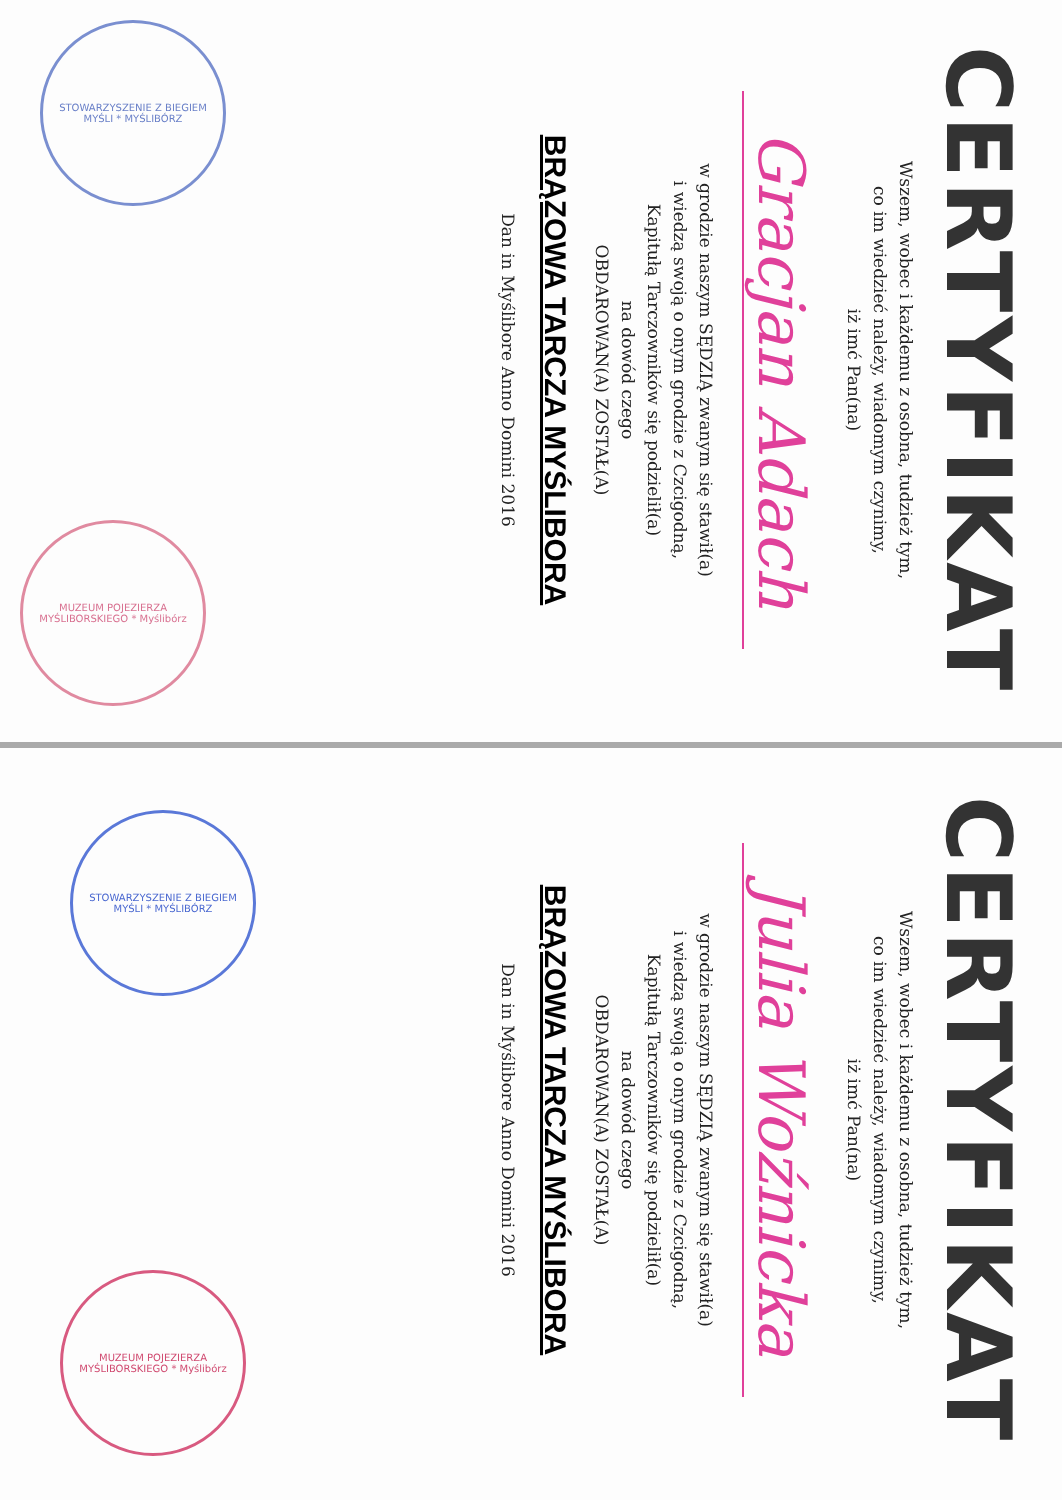CERTYFIKAT
Wszem, wobec i każdemu z osobna, tudzież tym,
co im wiedzieć należy, wiadomym czynimy,
iż imć Pan(na)
Gracjan Adach
w grodzie naszym SĘDZIĄ zwanym się stawił(a)
i wiedzą swoją o onym grodzie z Czcigodną,
Kapitułą Tarczowników się podzielił(a)
na dowód czego
OBDAROWAN(A) ZOSTAŁ(A)
BRĄZOWA TARCZA MYŚLIBORA
Dan in Myślibore Anno Domini 2016
STOWARZYSZENIE Z BIEGIEM MYŚLI * MYŚLIBÓRZ
MUZEUM POJEZIERZA MYŚLIBORSKIEGO * Myślibórz
CERTYFIKAT
Wszem, wobec i każdemu z osobna, tudzież tym,
co im wiedzieć należy, wiadomym czynimy,
iż imć Pan(na)
Julia Woźnicka
w grodzie naszym SĘDZIĄ zwanym się stawił(a)
i wiedzą swoją o onym grodzie z Czcigodną,
Kapitułą Tarczowników się podzielił(a)
na dowód czego
OBDAROWAN(A) ZOSTAŁ(A)
BRĄZOWA TARCZA MYŚLIBORA
Dan in Myślibore Anno Domini 2016
STOWARZYSZENIE Z BIEGIEM MYŚLI * MYŚLIBÓRZ
MUZEUM POJEZIERZA MYŚLIBORSKIEGO * Myślibórz